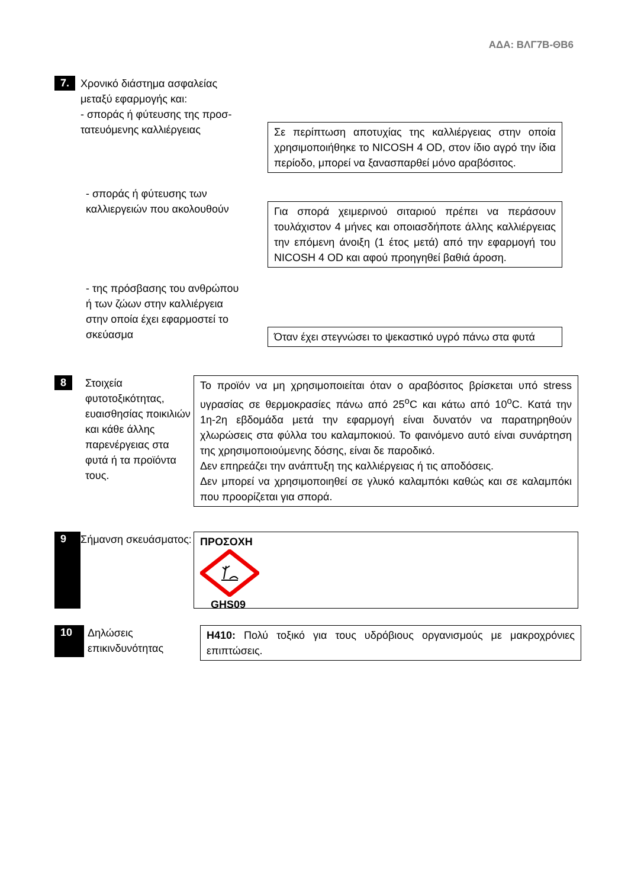ΑΔΑ: ΒΛΓ7Β-ΘΒ6
7.
Χρονικό διάστημα ασφαλείας
μεταξύ εφαρμογής και:
- σποράς ή φύτευσης της προσ-
τατευόμενης καλλιέργειας
Σε περίπτωση αποτυχίας της καλλιέργειας στην οποία χρησιμοποιήθηκε το NICOSH 4 OD, στον ίδιο αγρό την ίδια περίοδο, μπορεί να ξανασπαρθεί μόνο αραβόσιτος.
- σποράς ή φύτευσης των
καλλιεργειών που ακολουθούν
Για σπορά χειμερινού σιταριού πρέπει να περάσουν τουλάχιστον 4 μήνες και οποιασδήποτε άλλης καλλιέργειας την επόμενη άνοιξη (1 έτος μετά) από την εφαρμογή του NICOSH 4 OD και αφού προηγηθεί βαθιά άροση.
- της πρόσβασης του ανθρώπου
ή των ζώων στην καλλιέργεια
στην οποία έχει εφαρμοστεί το
σκεύασμα
Όταν έχει στεγνώσει το ψεκαστικό υγρό πάνω στα φυτά
8
Στοιχεία φυτοτοξικότητας, ευαισθησίας ποικιλιών και κάθε άλλης παρενέργειας στα φυτά ή τα προϊόντα τους.
Το προϊόν να μη χρησιμοποιείται όταν ο αραβόσιτος βρίσκεται υπό stress υγρασίας σε θερμοκρασίες πάνω από 25<sup>ο</sup>C και κάτω από 10<sup>ο</sup>C. Κατά την 1η-2η εβδομάδα μετά την εφαρμογή είναι δυνατόν να παρατηρηθούν χλωρώσεις στα φύλλα του καλαμποκιού. Το φαινόμενο αυτό είναι συνάρτηση της χρησιμοποιούμενης δόσης, είναι δε παροδικό.
Δεν επηρεάζει την ανάπτυξη της καλλιέργειας ή τις αποδόσεις.
Δεν μπορεί να χρησιμοποιηθεί σε γλυκό καλαμπόκι καθώς και σε καλαμπόκι που προορίζεται για σπορά.
9
Σήμανση σκευάσματος:
ΠΡΟΣΟΧΗ GHS09
10
Δηλώσεις επικινδυνότητας
H410: Πολύ τοξικό για τους υδρόβιους οργανισμούς με μακροχρόνιες επιπτώσεις.